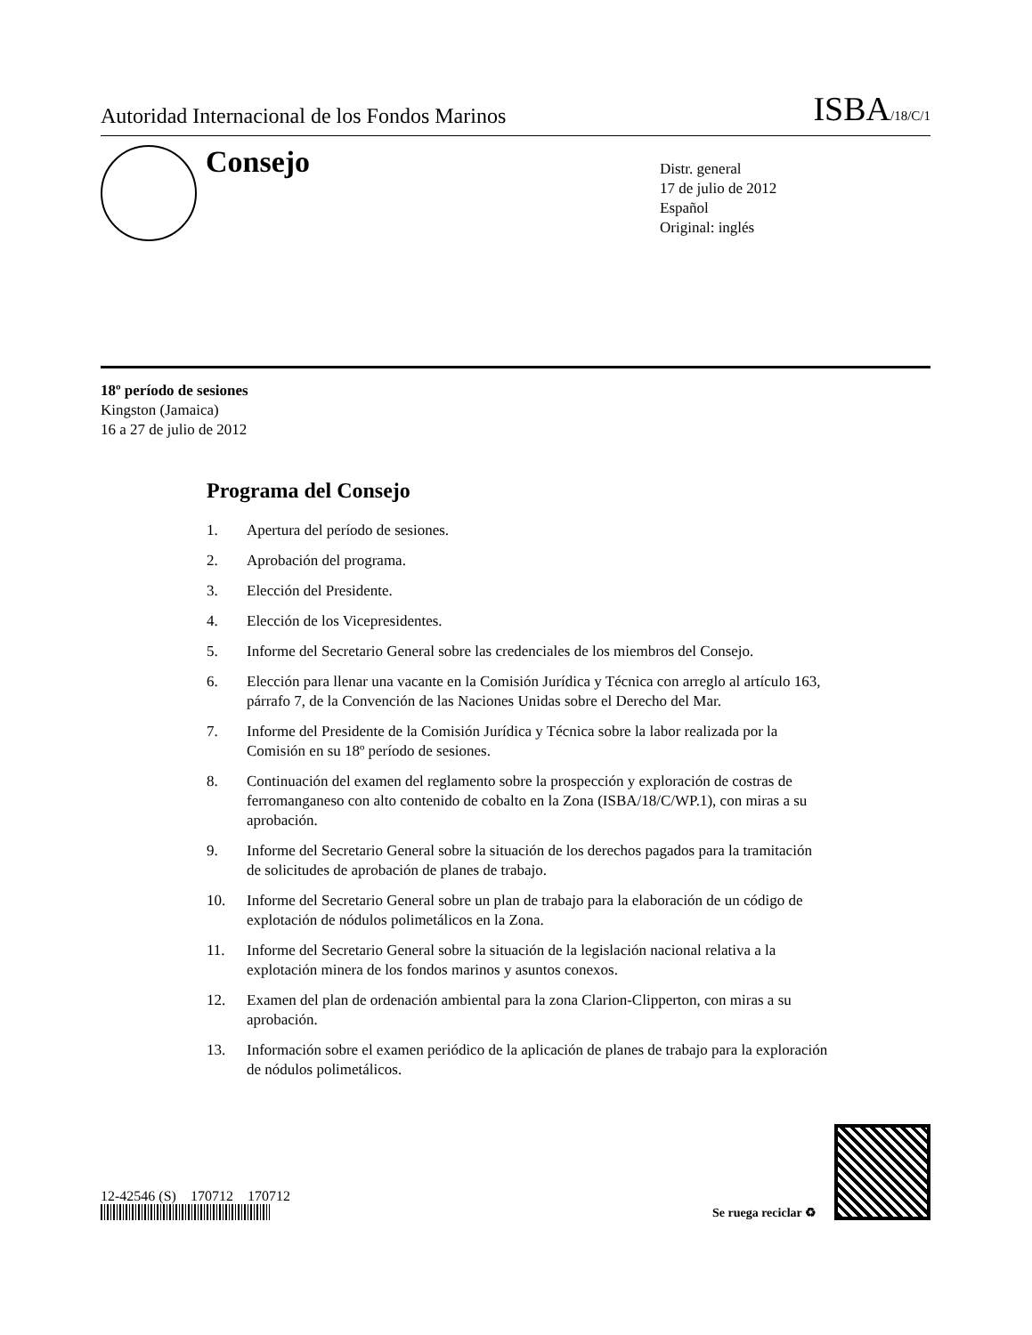Autoridad Internacional de los Fondos Marinos
ISBA/18/C/1
Consejo
Distr. general
17 de julio de 2012
Español
Original: inglés
18º período de sesiones
Kingston (Jamaica)
16 a 27 de julio de 2012
Programa del Consejo
1. Apertura del período de sesiones.
2. Aprobación del programa.
3. Elección del Presidente.
4. Elección de los Vicepresidentes.
5. Informe del Secretario General sobre las credenciales de los miembros del Consejo.
6. Elección para llenar una vacante en la Comisión Jurídica y Técnica con arreglo al artículo 163, párrafo 7, de la Convención de las Naciones Unidas sobre el Derecho del Mar.
7. Informe del Presidente de la Comisión Jurídica y Técnica sobre la labor realizada por la Comisión en su 18º período de sesiones.
8. Continuación del examen del reglamento sobre la prospección y exploración de costras de ferromanganeso con alto contenido de cobalto en la Zona (ISBA/18/C/WP.1), con miras a su aprobación.
9. Informe del Secretario General sobre la situación de los derechos pagados para la tramitación de solicitudes de aprobación de planes de trabajo.
10. Informe del Secretario General sobre un plan de trabajo para la elaboración de un código de explotación de nódulos polimetálicos en la Zona.
11. Informe del Secretario General sobre la situación de la legislación nacional relativa a la explotación minera de los fondos marinos y asuntos conexos.
12. Examen del plan de ordenación ambiental para la zona Clarion-Clipperton, con miras a su aprobación.
13. Información sobre el examen periódico de la aplicación de planes de trabajo para la exploración de nódulos polimetálicos.
12-42546 (S) 170712 170712
Se ruega reciclar ♻